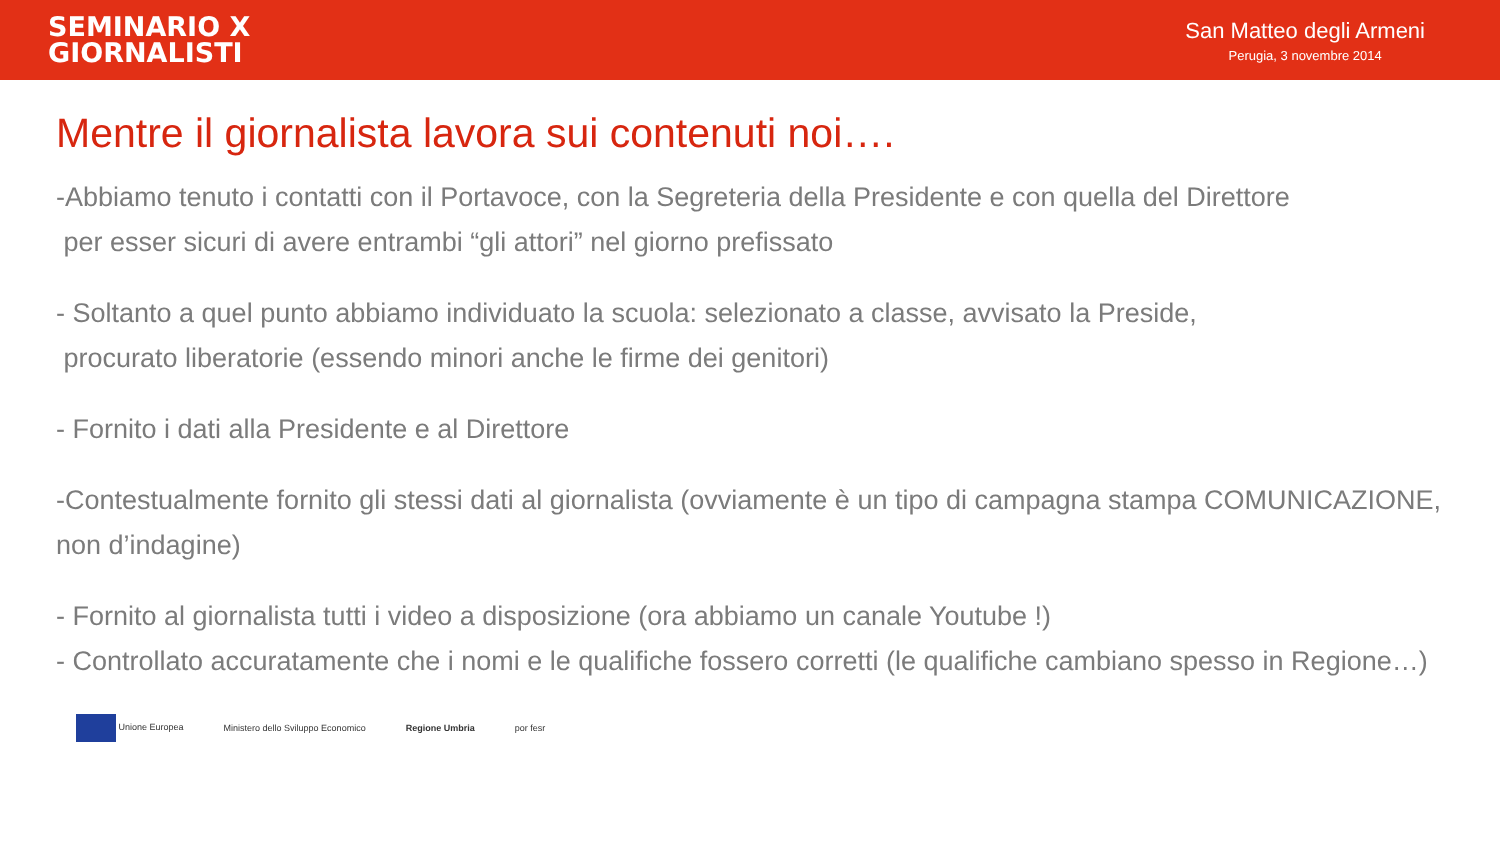SEMINARIO X
GIORNALISTI
San Matteo degli Armeni
Perugia, 3 novembre 2014
Mentre il giornalista lavora sui contenuti noi….
-Abbiamo tenuto i contatti con il Portavoce, con la Segreteria della Presidente e con quella del Direttore
per esser sicuri di avere entrambi “gli attori” nel giorno prefissato
- Soltanto a quel punto abbiamo individuato la scuola: selezionato a classe, avvisato la Preside,
procurato liberatorie (essendo minori anche le firme dei genitori)
- Fornito i dati alla Presidente e al Direttore
-Contestualmente fornito gli stessi dati al giornalista (ovviamente è un tipo di campagna stampa COMUNICAZIONE, non d’indagine)
- Fornito al giornalista tutti i video a disposizione (ora abbiamo un canale Youtube !)
- Controllato accuratamente che i nomi e le qualifiche fossero corretti (le qualifiche cambiano spesso in Regione…)
Unione Europea Ministero dello Sviluppo Economico Regione Umbria por fesr